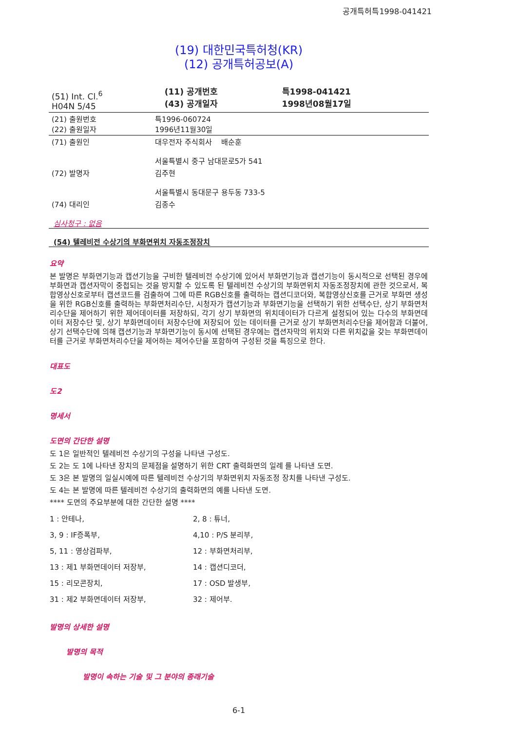공개특허특1998-041421
(19) 대한민국특허청(KR)
(12) 공개특허공보(A)
| (51) Int. Cl.<sup>6</sup> H04N 5/45 | (11) 공개번호 (43) 공개일자 | 특1998-041421 1998년08월17일 |
| (21) 출원번호 (22) 출원일자 | 특1996-060724 1996년11월30일 |
| (71) 출원인 | 대우전자 주식회사 배순훈 서울특별시 중구 남대문로5가 541 |
| (72) 발명자 | 김주현 서울특별시 동대문구 용두동 733-5 |
| (74) 대리인 | 김종수 |
심사청구 : 없음
(54) 텔레비전 수상기의 부화면위치 자동조정장치
요약
본 발명은 부화면기능과 캡션기능을 구비한 텔레비전 수상기에 있어서 부화면기능과 캡션기능이 동시적으로 선택된 경우에 부화면과 캡션자막이 중첩되는 것을 방지할 수 있도록 된 텔레비전 수상기의 부화면위치 자동조정장치에 관한 것으로서, 복합영상신호로부터 캡션코드를 검출하여 그에 따른 RGB신호를 출력하는 캡션디코더와, 복합영상신호를 근거로 부화면 생성을 위한 RGB신호를 출력하는 부화면처리수단, 시청자가 캡션기능과 부화면기능을 선택하기 위한 선택수단, 상기 부화면처리수단을 제어하기 위한 제어데이터를 저장하되, 각기 상기 부화면의 위치데이터가 다르게 설정되어 있는 다수의 부화면데이터 저장수단 및, 상기 부화면데이터 저장수단에 저장되어 있는 데이터를 근거로 상기 부화면처리수단을 제어함과 더불어, 상기 선택수단에 의해 캡션기능과 부화면기능이 동시에 선택된 경우에는 캡션자막의 위치와 다른 위치값을 갖는 부화면데이터를 근거로 부화면처리수단을 제어하는 제어수단을 포함하여 구성된 것을 특징으로 한다.
대표도
도2
명세서
도면의 간단한 설명
도 1은 일반적인 텔레비전 수상기의 구성을 나타낸 구성도.
도 2는 도 1에 나타낸 장치의 문제점을 설명하기 위한 CRT 출력화면의 일례 를 나타낸 도면.
도 3은 본 발명의 일실시예에 따른 텔레비전 수상기의 부화면위치 자동조정 장치를 나타낸 구성도.
도 4는 본 발명에 따른 텔레비전 수상기의 출력화면의 예를 나타낸 도면.
**** 도면의 주요부분에 대한 간단한 설명 ****
| 1 : 안테나, | 2, 8 : 튜너, |
| 3, 9 : IF증폭부, | 4,10 : P/S 분리부, |
| 5, 11 : 영상검파부, | 12 : 부화면처리부, |
| 13 : 제1 부화면데이터 저장부, | 14 : 캡션디코더, |
| 15 : 리모콘장치, | 17 : OSD 발생부, |
| 31 : 제2 부화면데이터 저장부, | 32 : 제어부. |
발명의 상세한 설명
발명의 목적
발명이 속하는 기술 및 그 분야의 종래기술
6-1